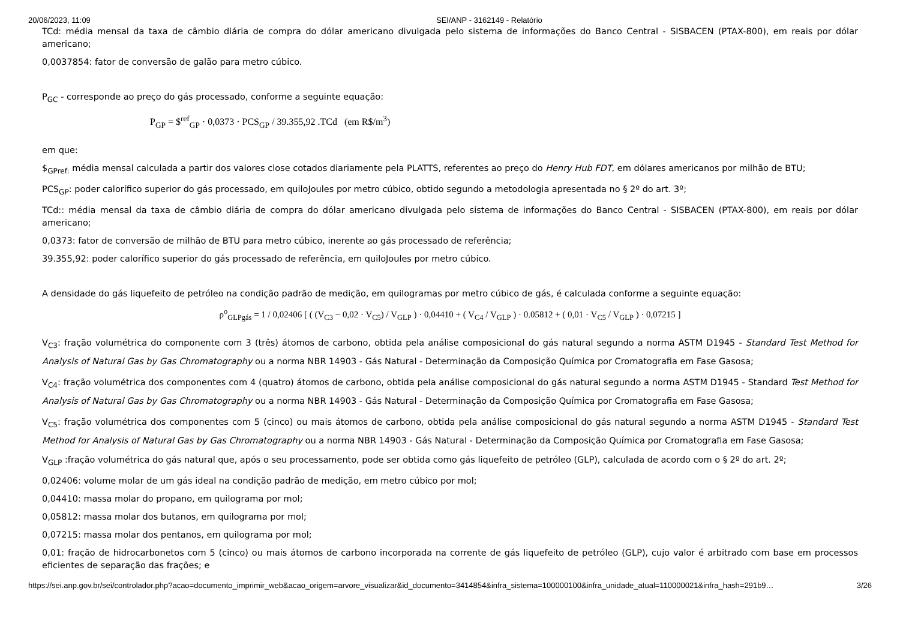20/06/2023, 11:09 SEI/ANP - 3162149 - Relatório
TCd: média mensal da taxa de câmbio diária de compra do dólar americano divulgada pelo sistema de informações do Banco Central - SISBACEN (PTAX-800), em reais por dólar americano;
0,0037854: fator de conversão de galão para metro cúbico.
P<sub>GC</sub> - corresponde ao preço do gás processado, conforme a seguinte equação:
P<sub>GP</sub> = $<sup>ref</sup><sub>GP</sub> · 0,0373 · PCS<sub>GP</sub> / 39.355,92 .TCd (em R$/m<sup>3</sup>)
em que:
$<sub>GPref:</sub> média mensal calculada a partir dos valores close cotados diariamente pela PLATTS, referentes ao preço do Henry Hub FDT, em dólares americanos por milhão de BTU;
PCS<sub>GP</sub>: poder calorífico superior do gás processado, em quiloJoules por metro cúbico, obtido segundo a metodologia apresentada no § 2º do art. 3º;
TCd:: média mensal da taxa de câmbio diária de compra do dólar americano divulgada pelo sistema de informações do Banco Central - SISBACEN (PTAX-800), em reais por dólar americano;
0,0373: fator de conversão de milhão de BTU para metro cúbico, inerente ao gás processado de referência;
39.355,92: poder calorífico superior do gás processado de referência, em quiloJoules por metro cúbico.
A densidade do gás liquefeito de petróleo na condição padrão de medição, em quilogramas por metro cúbico de gás, é calculada conforme a seguinte equação:
ρ<sup>o</sup><sub>GLPgás</sub> = 1 / 0,02406 [ ( (V<sub>C3</sub> − 0,02 · V<sub>C5</sub>) / V<sub>GLP</sub> ) · 0,04410 + ( V<sub>C4</sub> / V<sub>GLP</sub> ) · 0.05812 + ( 0,01 · V<sub>C5</sub> / V<sub>GLP</sub> ) · 0,07215 ]
V<sub>C3</sub>: fração volumétrica do componente com 3 (três) átomos de carbono, obtida pela análise composicional do gás natural segundo a norma ASTM D1945 - Standard Test Method for Analysis of Natural Gas by Gas Chromatography ou a norma NBR 14903 - Gás Natural - Determinação da Composição Química por Cromatografia em Fase Gasosa;
V<sub>C4</sub>: fração volumétrica dos componentes com 4 (quatro) átomos de carbono, obtida pela análise composicional do gás natural segundo a norma ASTM D1945 - Standard Test Method for Analysis of Natural Gas by Gas Chromatography ou a norma NBR 14903 - Gás Natural - Determinação da Composição Química por Cromatografia em Fase Gasosa;
V<sub>C5</sub>: fração volumétrica dos componentes com 5 (cinco) ou mais átomos de carbono, obtida pela análise composicional do gás natural segundo a norma ASTM D1945 - Standard Test Method for Analysis of Natural Gas by Gas Chromatography ou a norma NBR 14903 - Gás Natural - Determinação da Composição Química por Cromatografia em Fase Gasosa;
V<sub>GLP</sub> :fração volumétrica do gás natural que, após o seu processamento, pode ser obtida como gás liquefeito de petróleo (GLP), calculada de acordo com o § 2º do art. 2º;
0,02406: volume molar de um gás ideal na condição padrão de medição, em metro cúbico por mol;
0,04410: massa molar do propano, em quilograma por mol;
0,05812: massa molar dos butanos, em quilograma por mol;
0,07215: massa molar dos pentanos, em quilograma por mol;
0,01: fração de hidrocarbonetos com 5 (cinco) ou mais átomos de carbono incorporada na corrente de gás liquefeito de petróleo (GLP), cujo valor é arbitrado com base em processos eficientes de separação das frações; e
https://sei.anp.gov.br/sei/controlador.php?acao=documento_imprimir_web&acao_origem=arvore_visualizar&id_documento=3414854&infra_sistema=100000100&infra_unidade_atual=110000021&infra_hash=291b9… 3/26